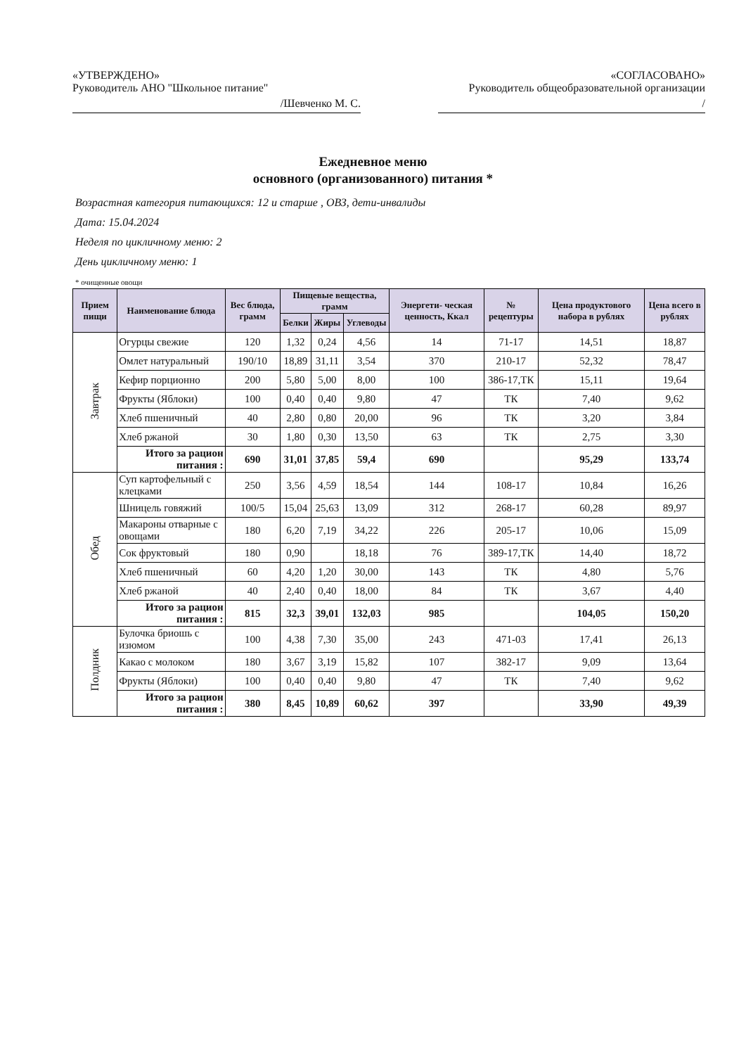«УТВЕРЖДЕНО»
Руководитель АНО "Школьное питание"
/Шевченко М. С.
«СОГЛАСОВАНО»
Руководитель общеобразовательной организации
/
Ежедневное меню
основного (организованного) питания *
Возрастная категория питающихся: 12 и старше , ОВЗ, дети-инвалиды
Дата: 15.04.2024
Неделя по цикличному меню: 2
День цикличному меню: 1
* очищенные овощи
| Прием пищи | Наименование блюда | Вес блюда, грамм | Пищевые вещества, грамм | | | Энергети- ческая ценность, Ккал | № рецептуры | Цена продуктового набора в рублях | Цена всего в рублях |
| --- | --- | --- | --- | --- | --- | --- | --- | --- | --- |
| | | | Белки | Жиры | Углеводы | | | | |
| Завтрак | Огурцы свежие | 120 | 1,32 | 0,24 | 4,56 | 14 | 71-17 | 14,51 | 18,87 |
| | Омлет натуральный | 190/10 | 18,89 | 31,11 | 3,54 | 370 | 210-17 | 52,32 | 78,47 |
| | Кефир порционно | 200 | 5,80 | 5,00 | 8,00 | 100 | 386-17,ТК | 15,11 | 19,64 |
| | Фрукты (Яблоки) | 100 | 0,40 | 0,40 | 9,80 | 47 | ТК | 7,40 | 9,62 |
| | Хлеб пшеничный | 40 | 2,80 | 0,80 | 20,00 | 96 | ТК | 3,20 | 3,84 |
| | Хлеб ржаной | 30 | 1,80 | 0,30 | 13,50 | 63 | ТК | 2,75 | 3,30 |
| | Итого за рацион питания : | 690 | 31,01 | 37,85 | 59,4 | 690 | | 95,29 | 133,74 |
| Обед | Суп картофельный с клецками | 250 | 3,56 | 4,59 | 18,54 | 144 | 108-17 | 10,84 | 16,26 |
| | Шницель говяжий | 100/5 | 15,04 | 25,63 | 13,09 | 312 | 268-17 | 60,28 | 89,97 |
| | Макароны отварные с овощами | 180 | 6,20 | 7,19 | 34,22 | 226 | 205-17 | 10,06 | 15,09 |
| | Сок фруктовый | 180 | 0,90 | | 18,18 | 76 | 389-17,ТК | 14,40 | 18,72 |
| | Хлеб пшеничный | 60 | 4,20 | 1,20 | 30,00 | 143 | ТК | 4,80 | 5,76 |
| | Хлеб ржаной | 40 | 2,40 | 0,40 | 18,00 | 84 | ТК | 3,67 | 4,40 |
| | Итого за рацион питания : | 815 | 32,3 | 39,01 | 132,03 | 985 | | 104,05 | 150,20 |
| Полдник | Булочка бриошь с изюмом | 100 | 4,38 | 7,30 | 35,00 | 243 | 471-03 | 17,41 | 26,13 |
| | Какао с молоком | 180 | 3,67 | 3,19 | 15,82 | 107 | 382-17 | 9,09 | 13,64 |
| | Фрукты (Яблоки) | 100 | 0,40 | 0,40 | 9,80 | 47 | ТК | 7,40 | 9,62 |
| | Итого за рацион питания : | 380 | 8,45 | 10,89 | 60,62 | 397 | | 33,90 | 49,39 |